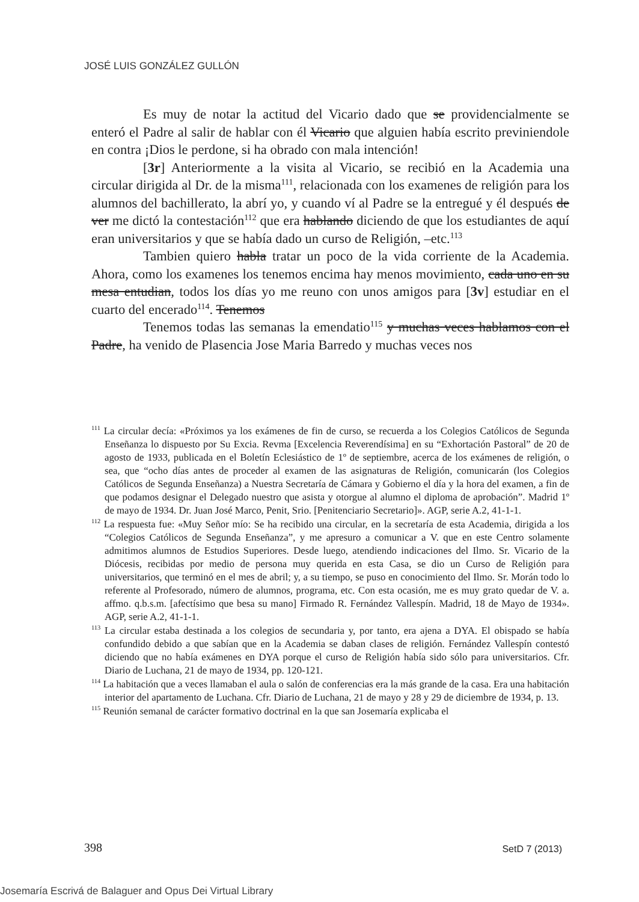JOSÉ LUIS GONZÁLEZ GULLÓN
Es muy de notar la actitud del Vicario dado que se providencialmente se enteró el Padre al salir de hablar con él Vicario que alguien había escrito previniendole en contra ¡Dios le perdone, si ha obrado con mala intención!
[3r] Anteriormente a la visita al Vicario, se recibió en la Academia una circular dirigida al Dr. de la misma<sup>111</sup>, relacionada con los examenes de religión para los alumnos del bachillerato, la abrí yo, y cuando ví al Padre se la entregué y él después de ver me dictó la contestación<sup>112</sup> que era hablando diciendo de que los estudiantes de aquí eran universitarios y que se había dado un curso de Religión, –etc.<sup>113</sup>
Tambien quiero habla tratar un poco de la vida corriente de la Academia. Ahora, como los examenes los tenemos encima hay menos movimiento, cada uno en su mesa entudian, todos los días yo me reuno con unos amigos para [3v] estudiar en el cuarto del encerado<sup>114</sup>. Tenemos
Tenemos todas las semanas la emendatio<sup>115</sup> y muchas veces hablamos con el Padre, ha venido de Plasencia Jose Maria Barredo y muchas veces nos
<sup>111</sup> La circular decía: «Próximos ya los exámenes de fin de curso, se recuerda a los Colegios Católicos de Segunda Enseñanza lo dispuesto por Su Excia. Revma [Excelencia Reverendísima] en su “Exhortación Pastoral” de 20 de agosto de 1933, publicada en el Boletín Eclesiástico de 1º de septiembre, acerca de los exámenes de religión, o sea, que “ocho días antes de proceder al examen de las asignaturas de Religión, comunicarán (los Colegios Católicos de Segunda Enseñanza) a Nuestra Secretaría de Cámara y Gobierno el día y la hora del examen, a fin de que podamos designar el Delegado nuestro que asista y otorgue al alumno el diploma de aprobación”. Madrid 1º de mayo de 1934. Dr. Juan José Marco, Penit, Srio. [Penitenciario Secretario]». AGP, serie A.2, 41-1-1.
<sup>112</sup> La respuesta fue: «Muy Señor mío: Se ha recibido una circular, en la secretaría de esta Academia, dirigida a los “Colegios Católicos de Segunda Enseñanza”, y me apresuro a comunicar a V. que en este Centro solamente admitimos alumnos de Estudios Superiores. Desde luego, atendiendo indicaciones del Ilmo. Sr. Vicario de la Diócesis, recibidas por medio de persona muy querida en esta Casa, se dio un Curso de Religión para universitarios, que terminó en el mes de abril; y, a su tiempo, se puso en conocimiento del Ilmo. Sr. Morán todo lo referente al Profesorado, número de alumnos, programa, etc. Con esta ocasión, me es muy grato quedar de V. a. affmo. q.b.s.m. [afectísimo que besa su mano] Firmado R. Fernández Vallespín. Madrid, 18 de Mayo de 1934». AGP, serie A.2, 41-1-1.
<sup>113</sup> La circular estaba destinada a los colegios de secundaria y, por tanto, era ajena a DYA. El obispado se había confundido debido a que sabían que en la Academia se daban clases de religión. Fernández Vallespín contestó diciendo que no había exámenes en DYA porque el curso de Religión había sido sólo para universitarios. Cfr. Diario de Luchana, 21 de mayo de 1934, pp. 120-121.
<sup>114</sup> La habitación que a veces llamaban el aula o salón de conferencias era la más grande de la casa. Era una habitación interior del apartamento de Luchana. Cfr. Diario de Luchana, 21 de mayo y 28 y 29 de diciembre de 1934, p. 13.
<sup>115</sup> Reunión semanal de carácter formativo doctrinal en la que san Josemaría explicaba el
398 SetD 7 (2013)
Josemaría Escrivá de Balaguer and Opus Dei Virtual Library